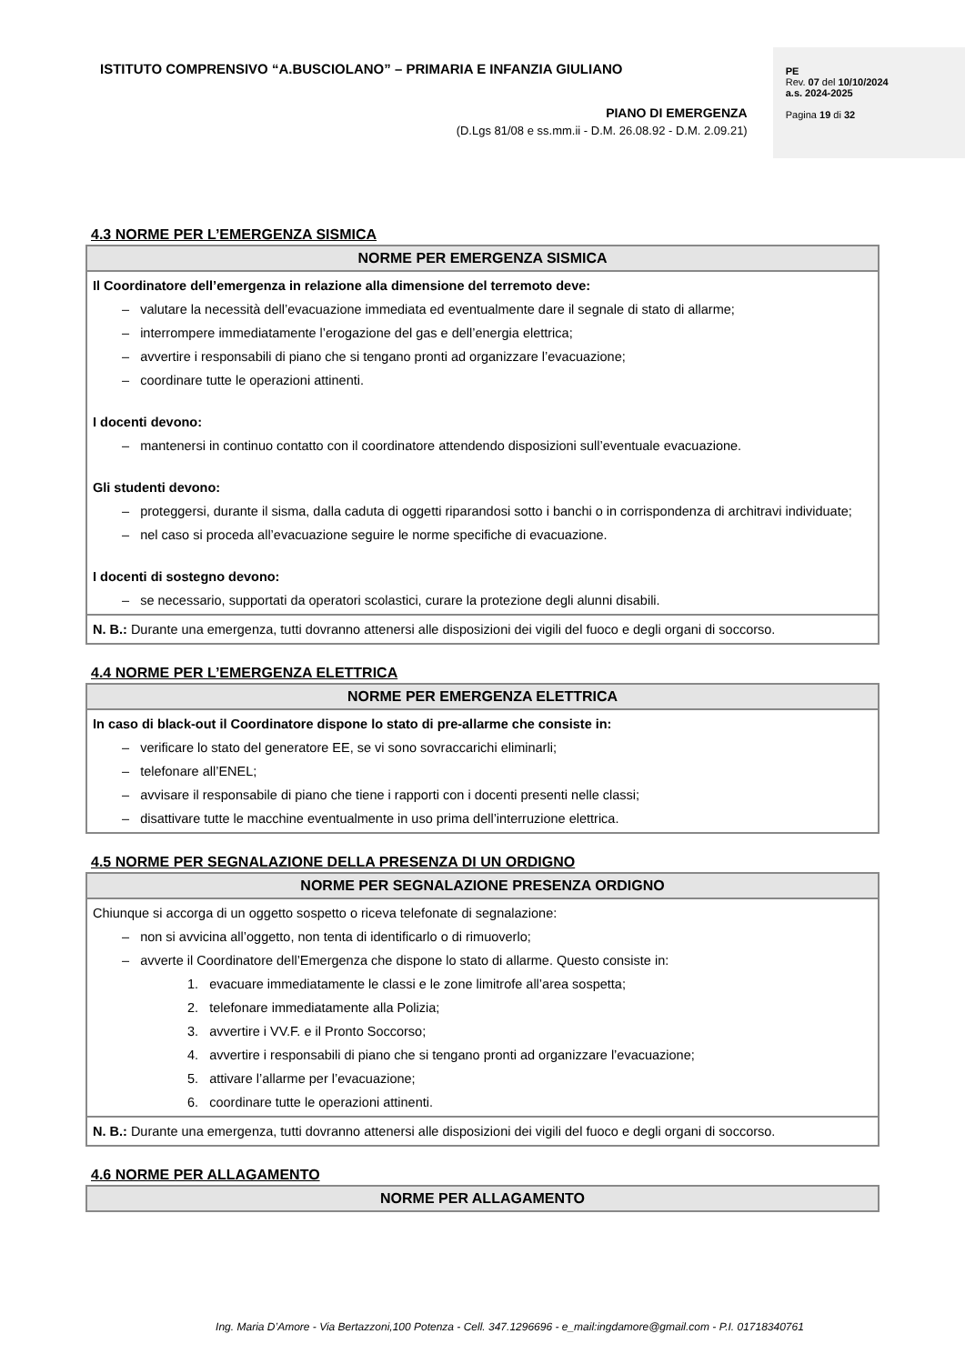ISTITUTO COMPRENSIVO “A.BUSCIOLANO” – PRIMARIA E INFANZIA GIULIANO
PIANO DI EMERGENZA
(D.Lgs 81/08 e ss.mm.ii - D.M. 26.08.92 - D.M. 2.09.21)
PE
Rev. 07 del 10/10/2024
a.s. 2024-2025
Pagina 19 di 32
4.3 NORME PER L’EMERGENZA SISMICA
| NORME PER EMERGENZA SISMICA |
| --- |
| Il Coordinatore dell’emergenza in relazione alla dimensione del terremoto deve: – valutare la necessità dell’evacuazione immediata ed eventualmente dare il segnale di stato di allarme; – interrompere immediatamente l’erogazione del gas e dell’energia elettrica; – avvertire i responsabili di piano che si tengano pronti ad organizzare l’evacuazione; – coordinare tutte le operazioni attinenti. I docenti devono: – mantenersi in continuo contatto con il coordinatore attendendo disposizioni sull’eventuale evacuazione. Gli studenti devono: – proteggersi, durante il sisma, dalla caduta di oggetti riparandosi sotto i banchi o in corrispondenza di architravi individuate; – nel caso si proceda all’evacuazione seguire le norme specifiche di evacuazione. I docenti di sostegno devono: – se necessario, supportati da operatori scolastici, curare la protezione degli alunni disabili. |
| N. B.: Durante una emergenza, tutti dovranno attenersi alle disposizioni dei vigili del fuoco e degli organi di soccorso. |
4.4 NORME PER L’EMERGENZA ELETTRICA
| NORME PER EMERGENZA ELETTRICA |
| --- |
| In caso di black-out il Coordinatore dispone lo stato di pre-allarme che consiste in: – verificare lo stato del generatore EE, se vi sono sovraccarichi eliminarli; – telefonare all’ENEL; – avvisare il responsabile di piano che tiene i rapporti con i docenti presenti nelle classi; – disattivare tutte le macchine eventualmente in uso prima dell’interruzione elettrica. |
4.5 NORME PER SEGNALAZIONE DELLA PRESENZA DI UN ORDIGNO
| NORME PER SEGNALAZIONE PRESENZA ORDIGNO |
| --- |
| Chiunque si accorga di un oggetto sospetto o riceva telefonate di segnalazione: – non si avvicina all’oggetto, non tenta di identificarlo o di rimuoverlo; – avverte il Coordinatore dell’Emergenza che dispone lo stato di allarme. Questo consiste in: 1. evacuare immediatamente le classi e le zone limitrofe all’area sospetta; 2. telefonare immediatamente alla Polizia; 3. avvertire i VV.F. e il Pronto Soccorso; 4. avvertire i responsabili di piano che si tengano pronti ad organizzare l’evacuazione; 5. attivare l’allarme per l’evacuazione; 6. coordinare tutte le operazioni attinenti. |
| N. B.: Durante una emergenza, tutti dovranno attenersi alle disposizioni dei vigili del fuoco e degli organi di soccorso. |
4.6 NORME PER ALLAGAMENTO
| NORME PER ALLAGAMENTO |
| --- |
Ing. Maria D’Amore - Via Bertazzoni,100 Potenza - Cell. 347.1296696 - e_mail:ingdamore@gmail.com - P.I. 01718340761